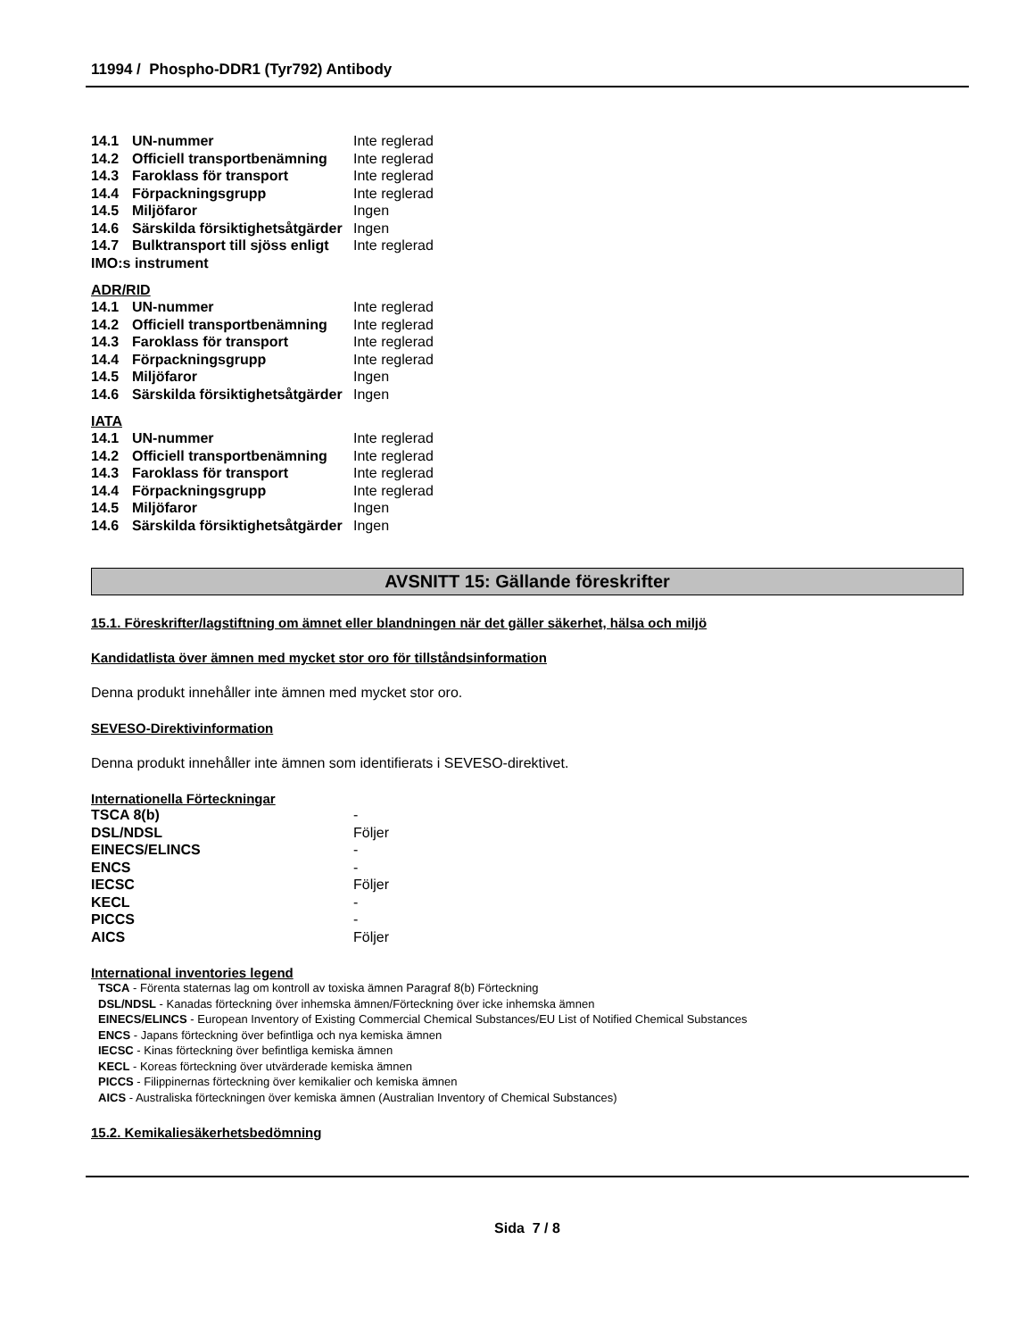11994 / Phospho-DDR1 (Tyr792) Antibody
| 14.1 | UN-nummer | Inte reglerad |
| 14.2 | Officiell transportbenämning | Inte reglerad |
| 14.3 | Faroklass för transport | Inte reglerad |
| 14.4 | Förpackningsgrupp | Inte reglerad |
| 14.5 | Miljöfaror | Ingen |
| 14.6 | Särskilda försiktighetsåtgärder | Ingen |
| 14.7 | Bulktransport till sjöss enligt | Inte reglerad |
| IMO:s instrument | | |
ADR/RID
| 14.1 | UN-nummer | Inte reglerad |
| 14.2 | Officiell transportbenämning | Inte reglerad |
| 14.3 | Faroklass för transport | Inte reglerad |
| 14.4 | Förpackningsgrupp | Inte reglerad |
| 14.5 | Miljöfaror | Ingen |
| 14.6 | Särskilda försiktighetsåtgärder | Ingen |
IATA
| 14.1 | UN-nummer | Inte reglerad |
| 14.2 | Officiell transportbenämning | Inte reglerad |
| 14.3 | Faroklass för transport | Inte reglerad |
| 14.4 | Förpackningsgrupp | Inte reglerad |
| 14.5 | Miljöfaror | Ingen |
| 14.6 | Särskilda försiktighetsåtgärder | Ingen |
AVSNITT 15: Gällande föreskrifter
15.1. Föreskrifter/lagstiftning om ämnet eller blandningen när det gäller säkerhet, hälsa och miljö
Kandidatlista över ämnen med mycket stor oro för tillståndsinformation
Denna produkt innehåller inte ämnen med mycket stor oro.
SEVESO-Direktivinformation
Denna produkt innehåller inte ämnen som identifierats i SEVESO-direktivet.
Internationella Förteckningar
| TSCA 8(b) | - |
| DSL/NDSL | Följer |
| EINECS/ELINCS | - |
| ENCS | - |
| IECSC | Följer |
| KECL | - |
| PICCS | - |
| AICS | Följer |
International inventories legend
TSCA - Förenta staternas lag om kontroll av toxiska ämnen Paragraf 8(b) Förteckning
DSL/NDSL - Kanadas förteckning över inhemska ämnen/Förteckning över icke inhemska ämnen
EINECS/ELINCS - European Inventory of Existing Commercial Chemical Substances/EU List of Notified Chemical Substances
ENCS - Japans förteckning över befintliga och nya kemiska ämnen
IECSC - Kinas förteckning över befintliga kemiska ämnen
KECL - Koreas förteckning över utvärderade kemiska ämnen
PICCS - Filippinernas förteckning över kemikalier och kemiska ämnen
AICS - Australiska förteckningen över kemiska ämnen (Australian Inventory of Chemical Substances)
15.2. Kemikaliesäkerhetsbedömning
Sida 7 / 8